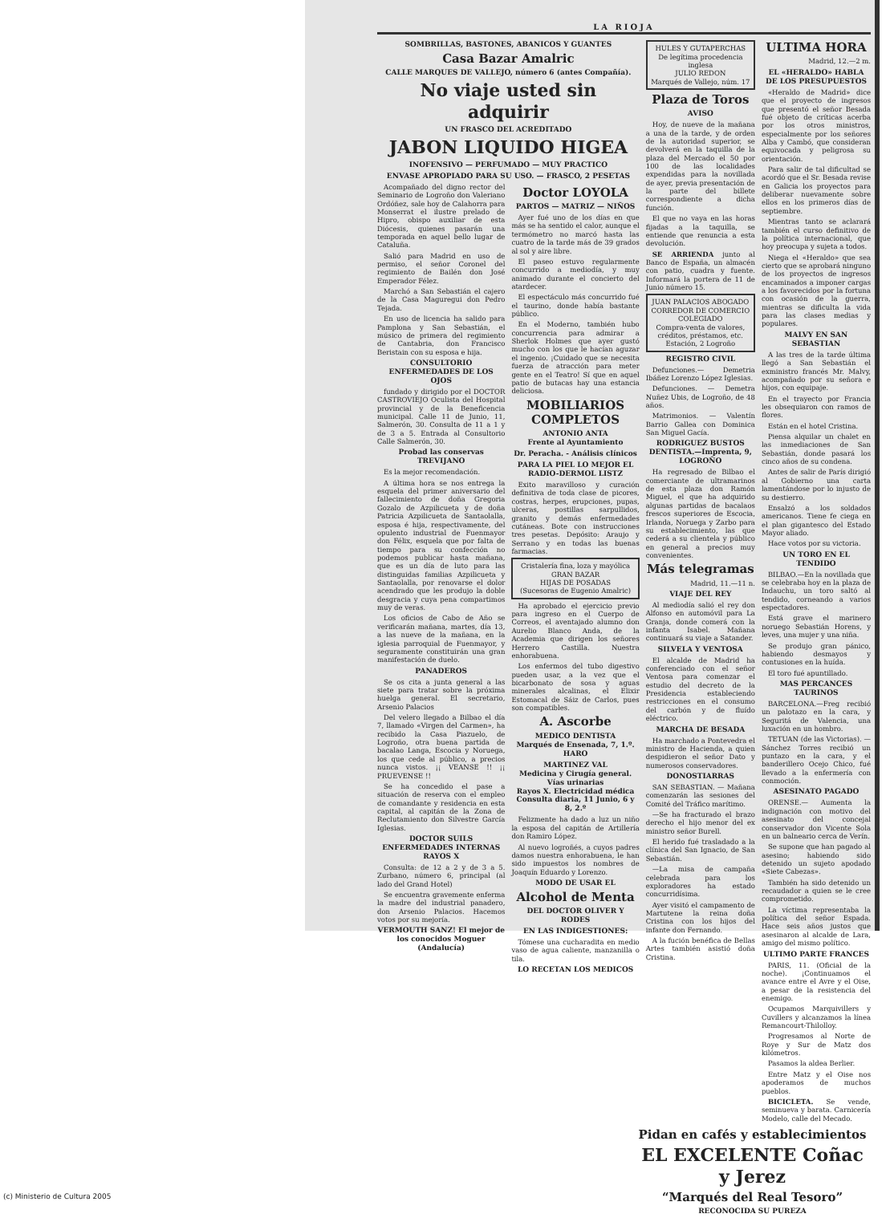LA RIOJA
SOMBRILLAS, BASTONES, ABANICOS Y GUANTES
Casa Bazar Amalric
CALLE MARQUES DE VALLEJO, número 6 (antes Compañía).
No viaje usted sin adquirir
UN FRASCO DEL ACREDITADO
JABON LIQUIDO HIGEA
INOFENSIVO — PERFUMADO — MUY PRACTICO
ENVASE APROPIADO PARA SU USO. — FRASCO, 2 PESETAS
Acompañado del digno rector del Seminario de Logroño don Valeriano Ordóñez, sale hoy de Calahorra para Monserrat el ilustre prelado de Hipro, obispo auxiliar de esta Diócesis, quienes pasarán una temporada en aquel bello lugar de Cataluña.
Salió para Madrid en uso de permiso, el señor Coronel del regimiento de Bailén don José Emperador Félez.
Marchó a San Sebastián el cajero de la Casa Maguregui don Pedro Tejada.
En uso de licencia ha salido para Pamplona y San Sebastián, el músico de primera del regimiento de Cantabria, don Francisco Beristain con su esposa e hija.
CONSULTORIO ENFERMEDADES DE LOS OJOS
fundado y dirigido por el DOCTOR CASTROVIEJO Oculista del Hospital provincial y de la Beneficencia municipal. Calle 11 de Junio, 11, Salmerón, 30. Consulta de 11 a 1 y de 3 a 5. Entrada al Consultorio Calle Salmerón, 30.
Probad las conservas TREVIJANO
Es la mejor recomendación.
A última hora se nos entrega la esquela del primer aniversario del fallecimiento de doña Gregoria Gozalo de Azpilicueta y de doña Patricia Azpilicueta de Santaolalla, esposa é hija, respectivamente, del opulento industrial de Fuenmayor don Félix, esquela que por falta de tiempo para su confección no podemos publicar hasta mañana, que es un día de luto para las distinguidas familias Azpilicueta y Santaolalla, por renovarse el dolor acendrado que les produjo la doble desgracia y cuya pena compartimos muy de veras.
Los oficios de Cabo de Año se verificarán mañana, martes, día 13, a las nueve de la mañana, en la iglesia parroquial de Fuenmayor, y seguramente constituirán una gran manifestación de duelo.
PANADEROS
Se os cita a junta general a las siete para tratar sobre la próxima huelga general. El secretario, Arsenio Palacios
Del velero llegado a Bilbao el día 7, llamado «Virgen del Carmen», ha recibido la Casa Piazuelo, de Logroño, otra buena partida de bacalao Langa, Escocia y Noruega, los que cede al público, a precios nunca vistos. ¡¡ VEANSE !! ¡¡ PRUEVENSE !!
Se ha concedido el pase a situación de reserva con el empleo de comandante y residencia en esta capital, al capitán de la Zona de Reclutamiento don Silvestre García Iglesias.
DOCTOR SUILS
ENFERMEDADES INTERNAS
RAYOS X
Consulta: de 12 a 2 y de 3 a 5. Zurbano, número 6, principal (al lado del Grand Hotel)
Se encuentra gravemente enferma la madre del industrial panadero, don Arsenio Palacios. Hacemos votos por su mejoría.
VERMOUTH SANZ! El mejor de los conocidos Moguer (Andalucía)
Doctor LOYOLA
PARTOS — MATRIZ — NIÑOS
Ayer fué uno de los días en que más se ha sentido el calor, aunque el termómetro no marcó hasta las cuatro de la tarde más de 39 grados al sol y aire libre.
El paseo estuvo regularmente concurrido a mediodía, y muy animado durante el concierto del atardecer.
El espectáculo más concurrido fué el taurino, donde había bastante público.
En el Moderno, también hubo concurrencia para admirar a Sherlok Holmes que ayer gustó mucho con los que le hacían aguzar el ingenio. ¡Cuidado que se necesita fuerza de atracción para meter gente en el Teatro! Sí que en aquel patio de butacas hay una estancia deliciosa.
MOBILIARIOS COMPLETOS
ANTONIO ANTA
Frente al Ayuntamiento
Dr. Peracha. - Análisis clínicos
PARA LA PIEL LO MEJOR EL RADIO-DERMOL LISTZ
Exito maravilloso y curación definitiva de toda clase de picores, costras, herpes, erupciones, pupas, ulceras, postillas sarpullidos, granito y demás enfermedades cutáneas. Bote con instrucciones tres pesetas. Depósito: Araujo y Serrano y en todas las buenas farmacias.
Cristalería fina, loza y mayólica
GRAN BAZAR
HIJAS DE POSADAS
(Sucesoras de Eugenio Amalric)
Ha aprobado el ejercicio previo para ingreso en el Cuerpo de Correos, el aventajado alumno don Aurelio Blanco Anda, de la Academia que dirigen los señores Herrero Castilla. Nuestra enhorabuena.
Los enfermos del tubo digestivo pueden usar, a la vez que el bicarbonato de sosa y aguas minerales alcalinas, el Elixir Estomacal de Sáiz de Carlos, pues son compatibles.
A. Ascorbe
MEDICO DENTISTA
Marqués de Ensenada, 7, 1.º. HARO
MARTINEZ VAL
Medicina y Cirugía general. Vías urinarias
Rayos X. Electricidad médica
Consulta diaria, 11 Junio, 6 y 8, 2.º
Felizmente ha dado a luz un niño la esposa del capitán de Artillería don Ramiro López.
Al nuevo logroñés, a cuyos padres damos nuestra enhorabuena, le han sido impuestos los nombres de Joaquín Eduardo y Lorenzo.
MODO DE USAR EL
Alcohol de Menta
DEL DOCTOR OLIVER Y RODES
EN LAS INDIGESTIONES:
Tómese una cucharadita en medio vaso de agua caliente, manzanilla o tila.
LO RECETAN LOS MEDICOS
HULES Y GUTAPERCHAS
De legítima procedencia inglesa
JULIO REDON
Marqués de Vallejo, núm. 17
Plaza de Toros
AVISO
Hoy, de nueve de la mañana a una de la tarde, y de orden de la autoridad superior, se devolverá en la taquilla de la plaza del Mercado el 50 por 100 de las localidades expendidas para la novillada de ayer, previa presentación de la parte del billete correspondiente a dicha función.
El que no vaya en las horas fijadas a la taquilla, se entiende que renuncia a esta devolución.
SE ARRIENDA junto al Banco de España, un almacén con patio, cuadra y fuente. Informará la portera de 11 de Junio número 15.
JUAN PALACIOS ABOGADO
CORREDOR DE COMERCIO COLEGIADO
Compra-venta de valores, créditos, préstamos, etc. Estación, 2 Logroño
REGISTRO CIVIL
Defunciones.— Demetria Ibáñez Lorenzo López Iglesias.
Defunciones. — Demetra Nuñez Ubis, de Logroño, de 48 años.
Matrimonios. — Valentín Barrio Gallea con Dominica San Miguel Gacía.
RODRIGUEZ BUSTOS
DENTISTA.—Imprenta, 9, LOGROÑO
Ha regresado de Bilbao el comerciante de ultramarinos de esta plaza don Ramón Miguel, el que ha adquirido algunas partidas de bacalaos frescos superiores de Escocia, Irlanda, Noruega y Zarbo para su establecimiento, las que cederá a su clientela y público en general a precios muy convenientes.
Más telegramas
Madrid, 11.—11 n.
VIAJE DEL REY
Al mediodía salió el rey don Alfonso en automóvil para La Granja, donde comerá con la infanta Isabel. Mañana continuará su viaje a Satander.
SILVELA Y VENTOSA
El alcalde de Madrid ha conferenciado con el señor Ventosa para comenzar el estudio del decreto de la Presidencia estableciendo restricciones en el consumo del carbón y de fluído eléctrico.
MARCHA DE BESADA
Ha marchado a Pontevedra el ministro de Hacienda, a quien despidieron el señor Dato y numerosos conservadores.
DONOSTIARRAS
SAN SEBASTIAN. — Mañana comenzarán las sesiones del Comité del Tráfico marítimo.
—Se ha fracturado el brazo derecho el hijo menor del ex ministro señor Burell.
El herido fué trasladado a la clínica del San Ignacio, de San Sebastián.
—La misa de campaña celebrada para los exploradores ha estado concurridísima.
Ayer visitó el campamento de Martutene la reina doña Cristina con los hijos del infante don Fernando.
A la fución benéfica de Bellas Artes también asistió doña Cristina.
ULTIMA HORA
Madrid, 12.—2 m.
EL «HERALDO» HABLA DE LOS PRESUPUESTOS
«Heraldo de Madrid» dice que el proyecto de ingresos que presentó el señor Besada fué objeto de críticas acerba por los otros ministros, especialmente por los señores Alba y Cambó, que consideran equivocada y peligrosa su orientación.
Para salir de tal dificultad se acordó que el Sr. Besada revise en Galicia los proyectos para deliberar nuevamente sobre ellos en los primeros días de septiembre.
Mientras tanto se aclarará también el curso definitivo de la política internacional, que hoy preocupa y sujeta a todos.
Niega el «Heraldo» que sea cierto que se aprobará ninguno de los proyectos de ingresos encaminados a imponer cargas a los favorecidos por la fortuna con ocasión de la guerra, mientras se dificulta la vida para las clases medias y populares.
MALVY EN SAN SEBASTIAN
A las tres de la tarde última llegó a San Sebastián el exministro francés Mr. Malvy, acompañado por su señora e hijos, con equipaje.
En el trayecto por Francia les obsequiaron con ramos de flores.
Están en el hotel Cristina.
Piensa alquilar un chalet en las inmediaciones de San Sebastián, donde pasará los cinco años de su condena.
Antes de salir de París dirigió al Gobierno una carta lamentándose por lo injusto de su destierro.
Ensalzó a los soldados americanos. Tiene fe ciega en el plan gigantesco del Estado Mayor aliado.
Hace votos por su victoria.
UN TORO EN EL TENDIDO
BILBAO.—En la novillada que se celebraba hoy en la plaza de Indauchu, un toro saltó al tendido, corneando a varios espectadores.
Está grave el marinero noruego Sebastián Horens, y leves, una mujer y una niña.
Se produjo gran pánico, habiendo desmayos y contusiones en la huída.
El toro fué apuntillado.
MAS PERCANCES TAURINOS
BARCELONA.—Freg recibió un palotazo en la cara, y Seguritá de Valencia, una luxación en un hombro.
TETUAN (de las Victorias). — Sánchez Torres recibió un puntazo en la cara, y el banderillero Ocejo Chico, fué llevado a la enfermería con conmoción.
ASESINATO PAGADO
ORENSE.— Aumenta la indignación con motivo del asesinato del concejal conservador don Vicente Sola en un balneario cerca de Verín.
Se supone que han pagado al asesino; habiendo sido detenido un sujeto apodado «Siete Cabezas».
También ha sido detenido un recaudador a quien se le cree comprometido.
La víctima representaba la política del señor Espada. Hace seis años justos que asesinaron al alcalde de Lara, amigo del mismo político.
ULTIMO PARTE FRANCES
PARIS, 11. (Oficial de la noche). ¡Continuamos el avance entre el Avre y el Oise, a pesar de la resistencia del enemigo.
Ocupamos Marquivillers y Cuvillers y alcanzamos la línea Remancourt-Thilolloy.
Progresamos al Norte de Roye y Sur de Matz dos kilómetros.
Pasamos la aldea Berlier.
Entre Matz y el Oise nos apoderamos de muchos pueblos.
BICICLETA. Se vende, seminueva y barata. Carnicería Modelo, calle del Mecado.
Pidan en cafés y establecimientos
EL EXCELENTE Coñac y Jerez
“Marqués del Real Tesoro”
RECONOCIDA SU PUREZA
(c) Ministerio de Cultura 2005